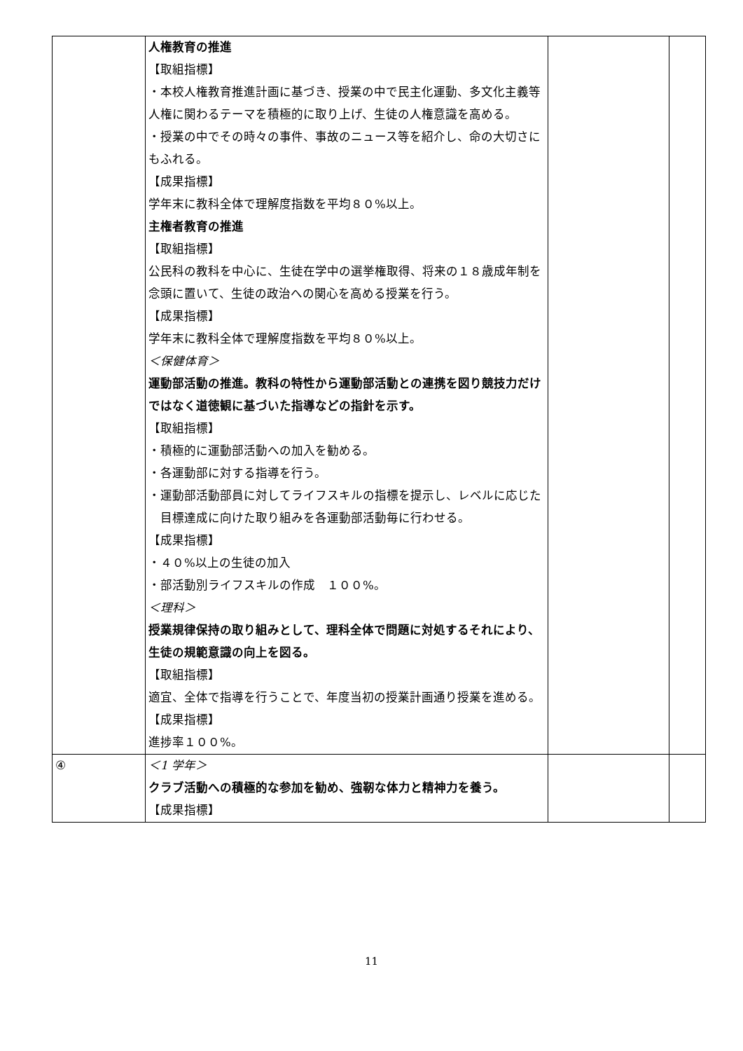| | 人権教育の推進 【取組指標】 ・本校人権教育推進計画に基づき、授業の中で民主化運動、多文化主義等人権に関わるテーマを積極的に取り上げ、生徒の人権意識を高める。 ・授業の中でその時々の事件、事故のニュース等を紹介し、命の大切さにもふれる。 【成果指標】 学年末に教科全体で理解度指数を平均８０%以上。 主権者教育の推進 【取組指標】 公民科の教科を中心に、生徒在学中の選挙権取得、将来の１８歳成年制を念頭に置いて、生徒の政治への関心を高める授業を行う。 【成果指標】 学年末に教科全体で理解度指数を平均８０%以上。 ＜保健体育＞ 運動部活動の推進。教科の特性から運動部活動との連携を図り競技力だけではなく道徳観に基づいた指導などの指針を示す。 【取組指標】 ・積極的に運動部活動への加入を勧める。 ・各運動部に対する指導を行う。 ・運動部活動部員に対してライフスキルの指標を提示し、レベルに応じた目標達成に向けた取り組みを各運動部活動毎に行わせる。 【成果指標】 ・４０%以上の生徒の加入 ・部活動別ライフスキルの作成 １００%。 ＜理科＞ 授業規律保持の取り組みとして、理科全体で問題に対処するそれにより、生徒の規範意識の向上を図る。 【取組指標】 適宜、全体で指導を行うことで、年度当初の授業計画通り授業を進める。 【成果指標】 進捗率１００%。 | | |
| ④ | ＜1 学年＞ クラブ活動への積極的な参加を勧め、強靭な体力と精神力を養う。 【成果指標】 | | |
11